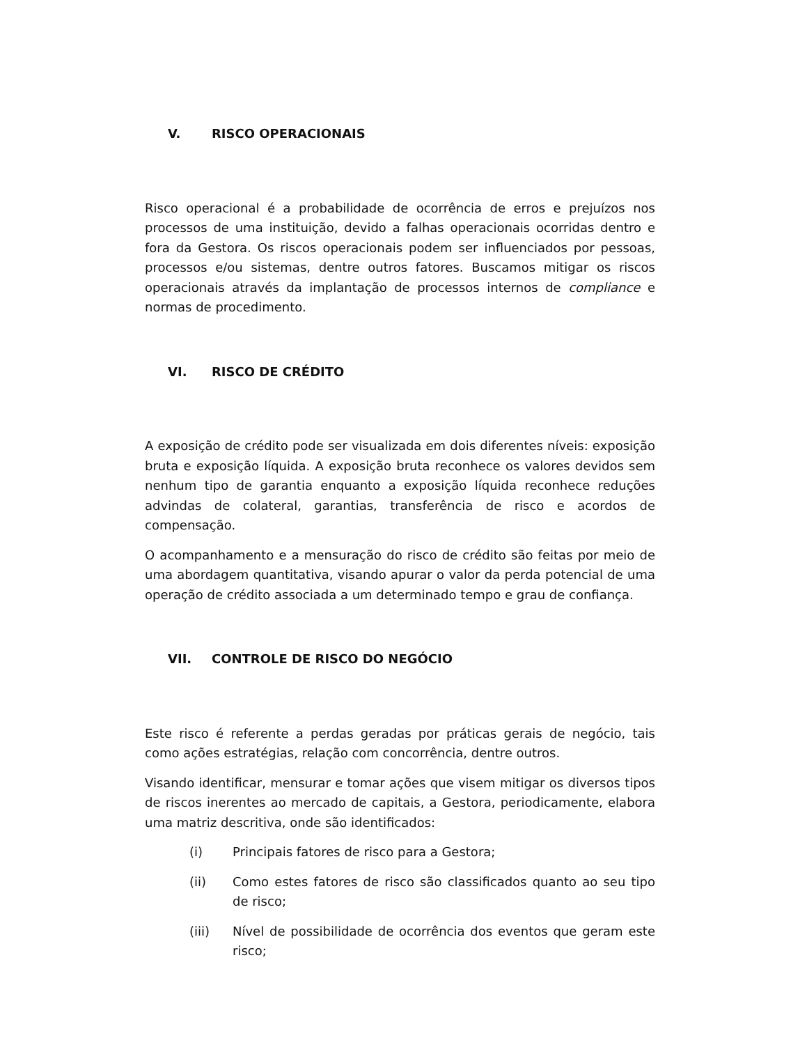V. RISCO OPERACIONAIS
Risco operacional é a probabilidade de ocorrência de erros e prejuízos nos processos de uma instituição, devido a falhas operacionais ocorridas dentro e fora da Gestora. Os riscos operacionais podem ser influenciados por pessoas, processos e/ou sistemas, dentre outros fatores. Buscamos mitigar os riscos operacionais através da implantação de processos internos de compliance e normas de procedimento.
VI. RISCO DE CRÉDITO
A exposição de crédito pode ser visualizada em dois diferentes níveis: exposição bruta e exposição líquida. A exposição bruta reconhece os valores devidos sem nenhum tipo de garantia enquanto a exposição líquida reconhece reduções advindas de colateral, garantias, transferência de risco e acordos de compensação.
O acompanhamento e a mensuração do risco de crédito são feitas por meio de uma abordagem quantitativa, visando apurar o valor da perda potencial de uma operação de crédito associada a um determinado tempo e grau de confiança.
VII. CONTROLE DE RISCO DO NEGÓCIO
Este risco é referente a perdas geradas por práticas gerais de negócio, tais como ações estratégias, relação com concorrência, dentre outros.
Visando identificar, mensurar e tomar ações que visem mitigar os diversos tipos de riscos inerentes ao mercado de capitais, a Gestora, periodicamente, elabora uma matriz descritiva, onde são identificados:
(i) Principais fatores de risco para a Gestora;
(ii) Como estes fatores de risco são classificados quanto ao seu tipo de risco;
(iii) Nível de possibilidade de ocorrência dos eventos que geram este risco;